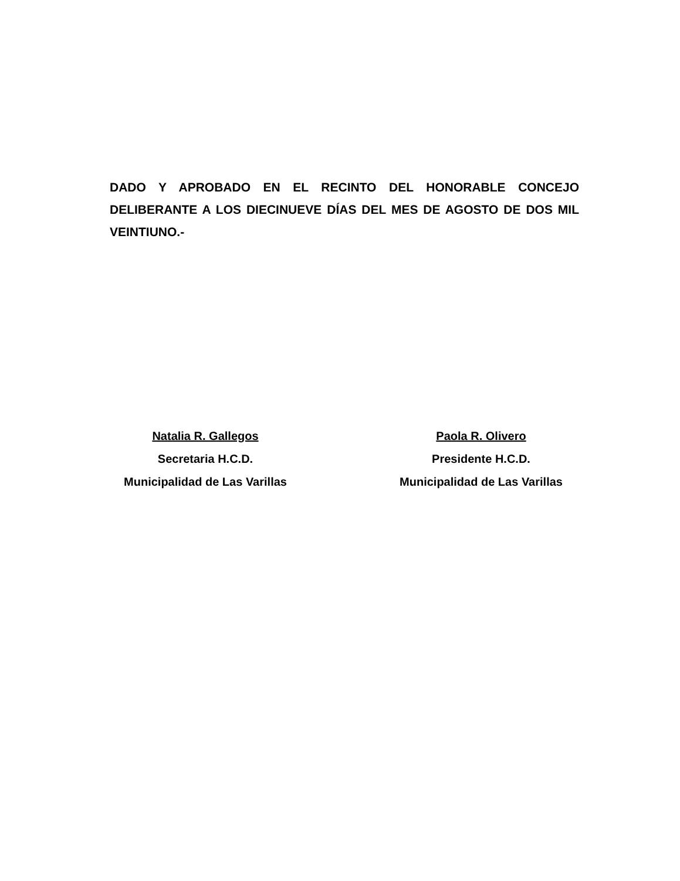DADO Y APROBADO EN EL RECINTO DEL HONORABLE CONCEJO DELIBERANTE A LOS DIECINUEVE DÍAS DEL MES DE AGOSTO DE DOS MIL VEINTIUNO.-
Natalia R. Gallegos
Secretaria H.C.D.
Municipalidad de Las Varillas
Paola R. Olivero
Presidente H.C.D.
Municipalidad de Las Varillas